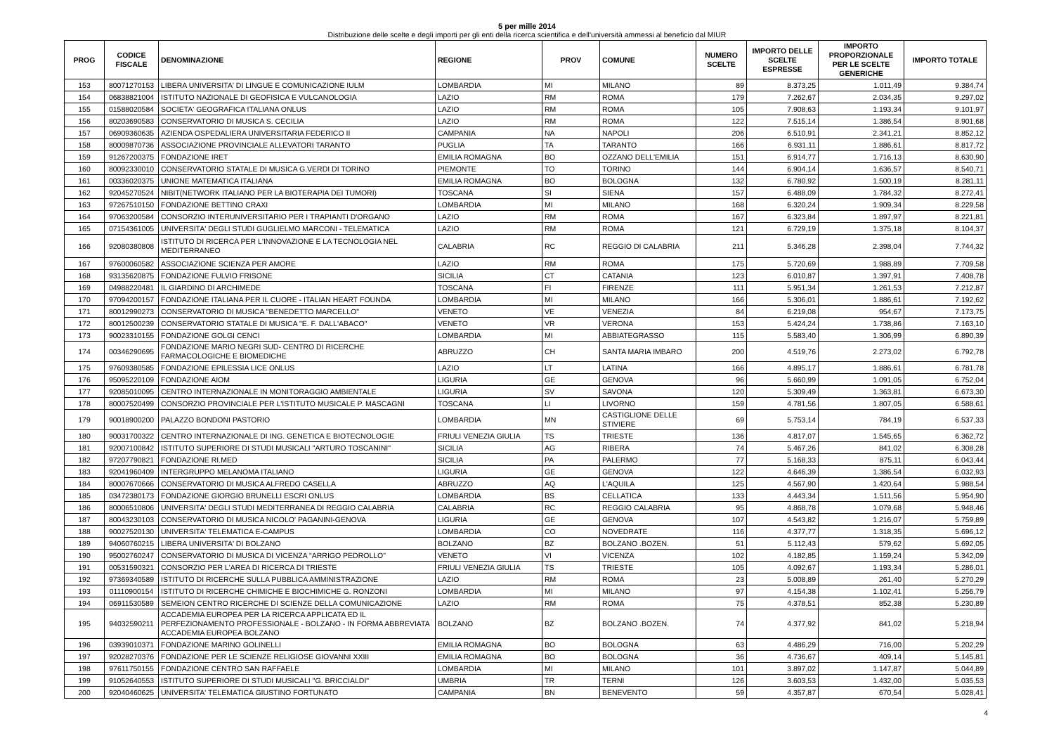5 per mille 2014
Distribuzione delle scelte e degli importi per gli enti della ricerca scientifica e dell'università ammessi al beneficio dal MIUR
| PROG | CODICE FISCALE | DENOMINAZIONE | REGIONE | PROV | COMUNE | NUMERO SCELTE | IMPORTO DELLE SCELTE ESPRESSE | IMPORTO PROPORZIONALE PER LE SCELTE GENERICHE | IMPORTO TOTALE |
| --- | --- | --- | --- | --- | --- | --- | --- | --- | --- |
| 153 | 80071270153 | LIBERA UNIVERSITA' DI LINGUE E COMUNICAZIONE IULM | LOMBARDIA | MI | MILANO | 89 | 8.373,25 | 1.011,49 | 9.384,74 |
| 154 | 06838821004 | ISTITUTO NAZIONALE DI GEOFISICA E VULCANOLOGIA | LAZIO | RM | ROMA | 179 | 7.262,67 | 2.034,35 | 9.297,02 |
| 155 | 01588020584 | SOCIETA' GEOGRAFICA ITALIANA ONLUS | LAZIO | RM | ROMA | 105 | 7.908,63 | 1.193,34 | 9.101,97 |
| 156 | 80203690583 | CONSERVATORIO DI MUSICA S. CECILIA | LAZIO | RM | ROMA | 122 | 7.515,14 | 1.386,54 | 8.901,68 |
| 157 | 06909360635 | AZIENDA OSPEDALIERA UNIVERSITARIA FEDERICO II | CAMPANIA | NA | NAPOLI | 206 | 6.510,91 | 2.341,21 | 8.852,12 |
| 158 | 80009870736 | ASSOCIAZIONE PROVINCIALE ALLEVATORI TARANTO | PUGLIA | TA | TARANTO | 166 | 6.931,11 | 1.886,61 | 8.817,72 |
| 159 | 91267200375 | FONDAZIONE IRET | EMILIA ROMAGNA | BO | OZZANO DELL'EMILIA | 151 | 6.914,77 | 1.716,13 | 8.630,90 |
| 160 | 80092330010 | CONSERVATORIO STATALE DI MUSICA G.VERDI DI TORINO | PIEMONTE | TO | TORINO | 144 | 6.904,14 | 1.636,57 | 8.540,71 |
| 161 | 00336020375 | UNIONE MATEMATICA ITALIANA | EMILIA ROMAGNA | BO | BOLOGNA | 132 | 6.780,92 | 1.500,19 | 8.281,11 |
| 162 | 92045270524 | NIBIT(NETWORK ITALIANO PER LA BIOTERAPIA DEI TUMORI) | TOSCANA | SI | SIENA | 157 | 6.488,09 | 1.784,32 | 8.272,41 |
| 163 | 97267510150 | FONDAZIONE BETTINO CRAXI | LOMBARDIA | MI | MILANO | 168 | 6.320,24 | 1.909,34 | 8.229,58 |
| 164 | 97063200584 | CONSORZIO INTERUNIVERSITARIO PER I TRAPIANTI D'ORGANO | LAZIO | RM | ROMA | 167 | 6.323,84 | 1.897,97 | 8.221,81 |
| 165 | 07154361005 | UNIVERSITA' DEGLI STUDI GUGLIELMO MARCONI - TELEMATICA | LAZIO | RM | ROMA | 121 | 6.729,19 | 1.375,18 | 8.104,37 |
| 166 | 92080380808 | ISTITUTO DI RICERCA PER L'INNOVAZIONE E LA TECNOLOGIA NEL MEDITERRANEO | CALABRIA | RC | REGGIO DI CALABRIA | 211 | 5.346,28 | 2.398,04 | 7.744,32 |
| 167 | 97600060582 | ASSOCIAZIONE SCIENZA PER AMORE | LAZIO | RM | ROMA | 175 | 5.720,69 | 1.988,89 | 7.709,58 |
| 168 | 93135620875 | FONDAZIONE FULVIO FRISONE | SICILIA | CT | CATANIA | 123 | 6.010,87 | 1.397,91 | 7.408,78 |
| 169 | 04988220481 | IL GIARDINO DI ARCHIMEDE | TOSCANA | FI | FIRENZE | 111 | 5.951,34 | 1.261,53 | 7.212,87 |
| 170 | 97094200157 | FONDAZIONE ITALIANA PER IL CUORE - ITALIAN HEART FOUNDA | LOMBARDIA | MI | MILANO | 166 | 5.306,01 | 1.886,61 | 7.192,62 |
| 171 | 80012990273 | CONSERVATORIO DI MUSICA "BENEDETTO MARCELLO" | VENETO | VE | VENEZIA | 84 | 6.219,08 | 954,67 | 7.173,75 |
| 172 | 80012500239 | CONSERVATORIO STATALE DI MUSICA "E. F. DALL'ABACO" | VENETO | VR | VERONA | 153 | 5.424,24 | 1.738,86 | 7.163,10 |
| 173 | 90023310155 | FONDAZIONE GOLGI CENCI | LOMBARDIA | MI | ABBIATEGRASSO | 115 | 5.583,40 | 1.306,99 | 6.890,39 |
| 174 | 00346290695 | FONDAZIONE MARIO NEGRI SUD- CENTRO DI RICERCHE FARMACOLOGICHE E BIOMEDICHE | ABRUZZO | CH | SANTA MARIA IMBARO | 200 | 4.519,76 | 2.273,02 | 6.792,78 |
| 175 | 97609380585 | FONDAZIONE EPILESSIA LICE ONLUS | LAZIO | LT | LATINA | 166 | 4.895,17 | 1.886,61 | 6.781,78 |
| 176 | 95095220109 | FONDAZIONE AIOM | LIGURIA | GE | GENOVA | 96 | 5.660,99 | 1.091,05 | 6.752,04 |
| 177 | 92085010095 | CENTRO INTERNAZIONALE IN MONITORAGGIO AMBIENTALE | LIGURIA | SV | SAVONA | 120 | 5.309,49 | 1.363,81 | 6.673,30 |
| 178 | 80007520499 | CONSORZIO PROVINCIALE PER L'ISTITUTO MUSICALE P. MASCAGNI | TOSCANA | LI | LIVORNO | 159 | 4.781,56 | 1.807,05 | 6.588,61 |
| 179 | 90018900200 | PALAZZO BONDONI PASTORIO | LOMBARDIA | MN | CASTIGLIONE DELLE STIVIERE | 69 | 5.753,14 | 784,19 | 6.537,33 |
| 180 | 90031700322 | CENTRO INTERNAZIONALE DI ING. GENETICA E BIOTECNOLOGIE | FRIULI VENEZIA GIULIA | TS | TRIESTE | 136 | 4.817,07 | 1.545,65 | 6.362,72 |
| 181 | 92007100842 | ISTITUTO SUPERIORE DI STUDI MUSICALI "ARTURO TOSCANINI" | SICILIA | AG | RIBERA | 74 | 5.467,26 | 841,02 | 6.308,28 |
| 182 | 97207790821 | FONDAZIONE RI.MED | SICILIA | PA | PALERMO | 77 | 5.168,33 | 875,11 | 6.043,44 |
| 183 | 92041960409 | INTERGRUPPO MELANOMA ITALIANO | LIGURIA | GE | GENOVA | 122 | 4.646,39 | 1.386,54 | 6.032,93 |
| 184 | 80007670666 | CONSERVATORIO DI MUSICA ALFREDO CASELLA | ABRUZZO | AQ | L'AQUILA | 125 | 4.567,90 | 1.420,64 | 5.988,54 |
| 185 | 03472380173 | FONDAZIONE GIORGIO BRUNELLI ESCRI ONLUS | LOMBARDIA | BS | CELLATICA | 133 | 4.443,34 | 1.511,56 | 5.954,90 |
| 186 | 80006510806 | UNIVERSITA' DEGLI STUDI MEDITERRANEA DI REGGIO CALABRIA | CALABRIA | RC | REGGIO CALABRIA | 95 | 4.868,78 | 1.079,68 | 5.948,46 |
| 187 | 80043230103 | CONSERVATORIO DI MUSICA NICOLO' PAGANINI-GENOVA | LIGURIA | GE | GENOVA | 107 | 4.543,82 | 1.216,07 | 5.759,89 |
| 188 | 90027520130 | UNIVERSITA' TELEMATICA E-CAMPUS | LOMBARDIA | CO | NOVEDRATE | 116 | 4.377,77 | 1.318,35 | 5.696,12 |
| 189 | 94060760215 | LIBERA UNIVERSITA' DI BOLZANO | BOLZANO | BZ | BOLZANO .BOZEN. | 51 | 5.112,43 | 579,62 | 5.692,05 |
| 190 | 95002760247 | CONSERVATORIO DI MUSICA DI VICENZA "ARRIGO PEDROLLO" | VENETO | VI | VICENZA | 102 | 4.182,85 | 1.159,24 | 5.342,09 |
| 191 | 00531590321 | CONSORZIO PER L'AREA DI RICERCA DI TRIESTE | FRIULI VENEZIA GIULIA | TS | TRIESTE | 105 | 4.092,67 | 1.193,34 | 5.286,01 |
| 192 | 97369340589 | ISTITUTO DI RICERCHE SULLA PUBBLICA AMMINISTRAZIONE | LAZIO | RM | ROMA | 23 | 5.008,89 | 261,40 | 5.270,29 |
| 193 | 01110900154 | ISTITUTO DI RICERCHE CHIMICHE E BIOCHIMICHE G. RONZONI | LOMBARDIA | MI | MILANO | 97 | 4.154,38 | 1.102,41 | 5.256,79 |
| 194 | 06911530589 | SEMEION CENTRO RICERCHE DI SCIENZE DELLA COMUNICAZIONE | LAZIO | RM | ROMA | 75 | 4.378,51 | 852,38 | 5.230,89 |
| 195 | 94032590211 | ACCADEMIA EUROPEA PER LA RICERCA APPLICATA ED IL PERFEZIONAMENTO PROFESSIONALE - BOLZANO - IN FORMA ABBREVIATA ACCADEMIA EUROPEA BOLZANO | BOLZANO | BZ | BOLZANO .BOZEN. | 74 | 4.377,92 | 841,02 | 5.218,94 |
| 196 | 03939010371 | FONDAZIONE MARINO GOLINELLI | EMILIA ROMAGNA | BO | BOLOGNA | 63 | 4.486,29 | 716,00 | 5.202,29 |
| 197 | 92028270376 | FONDAZIONE PER LE SCIENZE RELIGIOSE GIOVANNI XXIII | EMILIA ROMAGNA | BO | BOLOGNA | 36 | 4.736,67 | 409,14 | 5.145,81 |
| 198 | 97611750155 | FONDAZIONE CENTRO SAN RAFFAELE | LOMBARDIA | MI | MILANO | 101 | 3.897,02 | 1.147,87 | 5.044,89 |
| 199 | 91052640553 | ISTITUTO SUPERIORE DI STUDI MUSICALI "G. BRICCIALDI" | UMBRIA | TR | TERNI | 126 | 3.603,53 | 1.432,00 | 5.035,53 |
| 200 | 92040460625 | UNIVERSITA' TELEMATICA GIUSTINO FORTUNATO | CAMPANIA | BN | BENEVENTO | 59 | 4.357,87 | 670,54 | 5.028,41 |
4